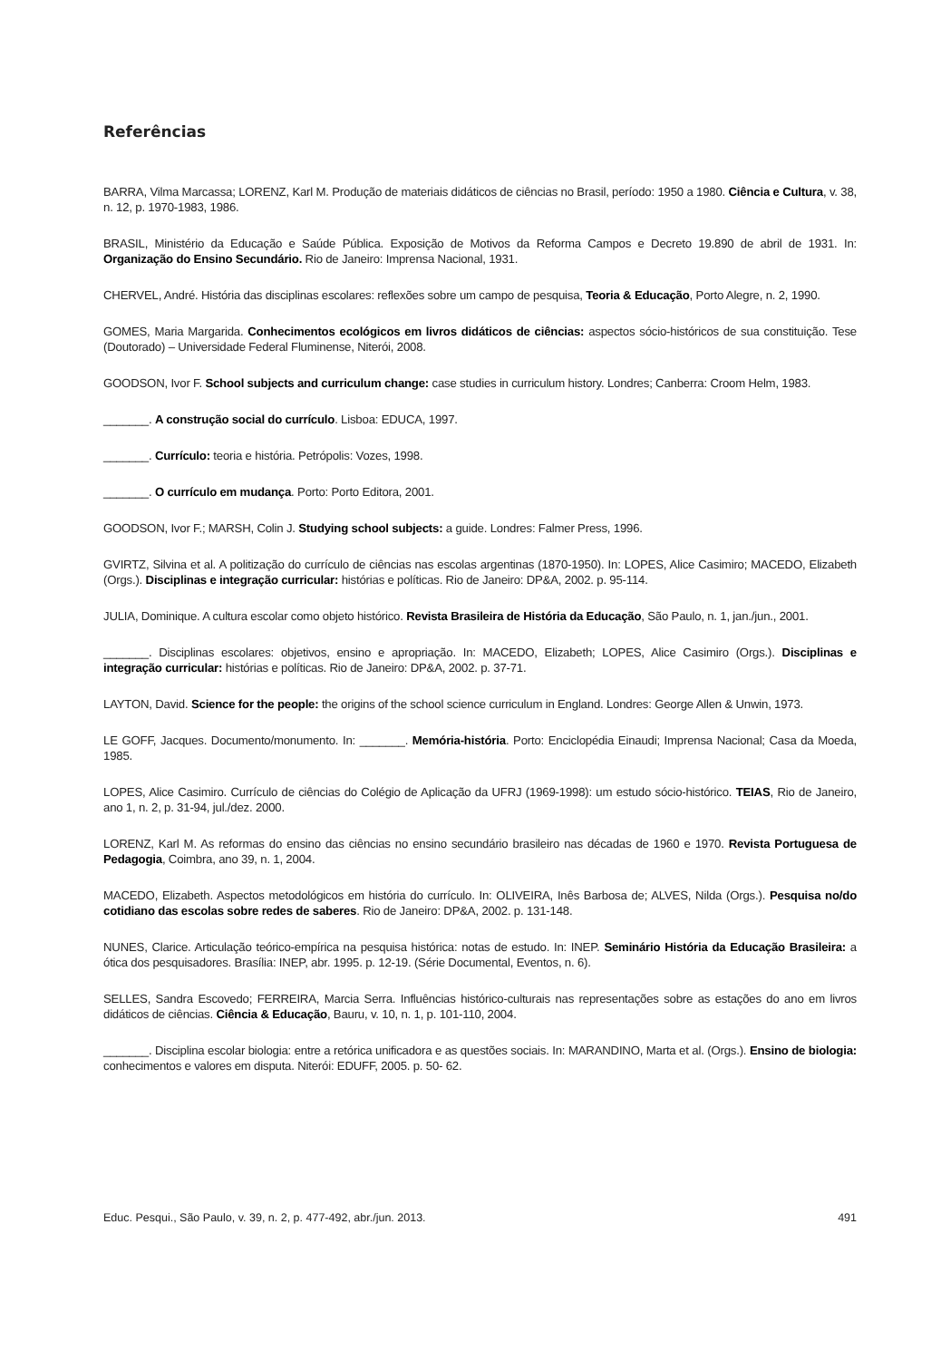Referências
BARRA, Vilma Marcassa; LORENZ, Karl M. Produção de materiais didáticos de ciências no Brasil, período: 1950 a 1980. Ciência e Cultura, v. 38, n. 12, p. 1970-1983, 1986.
BRASIL, Ministério da Educação e Saúde Pública. Exposição de Motivos da Reforma Campos e Decreto 19.890 de abril de 1931. In: Organização do Ensino Secundário. Rio de Janeiro: Imprensa Nacional, 1931.
CHERVEL, André. História das disciplinas escolares: reflexões sobre um campo de pesquisa, Teoria & Educação, Porto Alegre, n. 2, 1990.
GOMES, Maria Margarida. Conhecimentos ecológicos em livros didáticos de ciências: aspectos sócio-históricos de sua constituição. Tese (Doutorado) – Universidade Federal Fluminense, Niterói, 2008.
GOODSON, Ivor F. School subjects and curriculum change: case studies in curriculum history. Londres; Canberra: Croom Helm, 1983.
_______. A construção social do currículo. Lisboa: EDUCA, 1997.
_______. Currículo: teoria e história. Petrópolis: Vozes, 1998.
_______. O currículo em mudança. Porto: Porto Editora, 2001.
GOODSON, Ivor F.; MARSH, Colin J. Studying school subjects: a guide. Londres: Falmer Press, 1996.
GVIRTZ, Silvina et al. A politização do currículo de ciências nas escolas argentinas (1870-1950). In: LOPES, Alice Casimiro; MACEDO, Elizabeth (Orgs.). Disciplinas e integração curricular: histórias e políticas. Rio de Janeiro: DP&A, 2002. p. 95-114.
JULIA, Dominique. A cultura escolar como objeto histórico. Revista Brasileira de História da Educação, São Paulo, n. 1, jan./jun., 2001.
_______. Disciplinas escolares: objetivos, ensino e apropriação. In: MACEDO, Elizabeth; LOPES, Alice Casimiro (Orgs.). Disciplinas e integração curricular: histórias e políticas. Rio de Janeiro: DP&A, 2002. p. 37-71.
LAYTON, David. Science for the people: the origins of the school science curriculum in England. Londres: George Allen & Unwin, 1973.
LE GOFF, Jacques. Documento/monumento. In: _______. Memória-história. Porto: Enciclopédia Einaudi; Imprensa Nacional; Casa da Moeda, 1985.
LOPES, Alice Casimiro. Currículo de ciências do Colégio de Aplicação da UFRJ (1969-1998): um estudo sócio-histórico. TEIAS, Rio de Janeiro, ano 1, n. 2, p. 31-94, jul./dez. 2000.
LORENZ, Karl M. As reformas do ensino das ciências no ensino secundário brasileiro nas décadas de 1960 e 1970. Revista Portuguesa de Pedagogia, Coimbra, ano 39, n. 1, 2004.
MACEDO, Elizabeth. Aspectos metodológicos em história do currículo. In: OLIVEIRA, Inês Barbosa de; ALVES, Nilda (Orgs.). Pesquisa no/do cotidiano das escolas sobre redes de saberes. Rio de Janeiro: DP&A, 2002. p. 131-148.
NUNES, Clarice. Articulação teórico-empírica na pesquisa histórica: notas de estudo. In: INEP. Seminário História da Educação Brasileira: a ótica dos pesquisadores. Brasília: INEP, abr. 1995. p. 12-19. (Série Documental, Eventos, n. 6).
SELLES, Sandra Escovedo; FERREIRA, Marcia Serra. Influências histórico-culturais nas representações sobre as estações do ano em livros didáticos de ciências. Ciência & Educação, Bauru, v. 10, n. 1, p. 101-110, 2004.
_______. Disciplina escolar biologia: entre a retórica unificadora e as questões sociais. In: MARANDINO, Marta et al. (Orgs.). Ensino de biologia: conhecimentos e valores em disputa. Niterói: EDUFF, 2005. p. 50- 62.
Educ. Pesqui., São Paulo, v. 39, n. 2, p. 477-492, abr./jun. 2013. 491